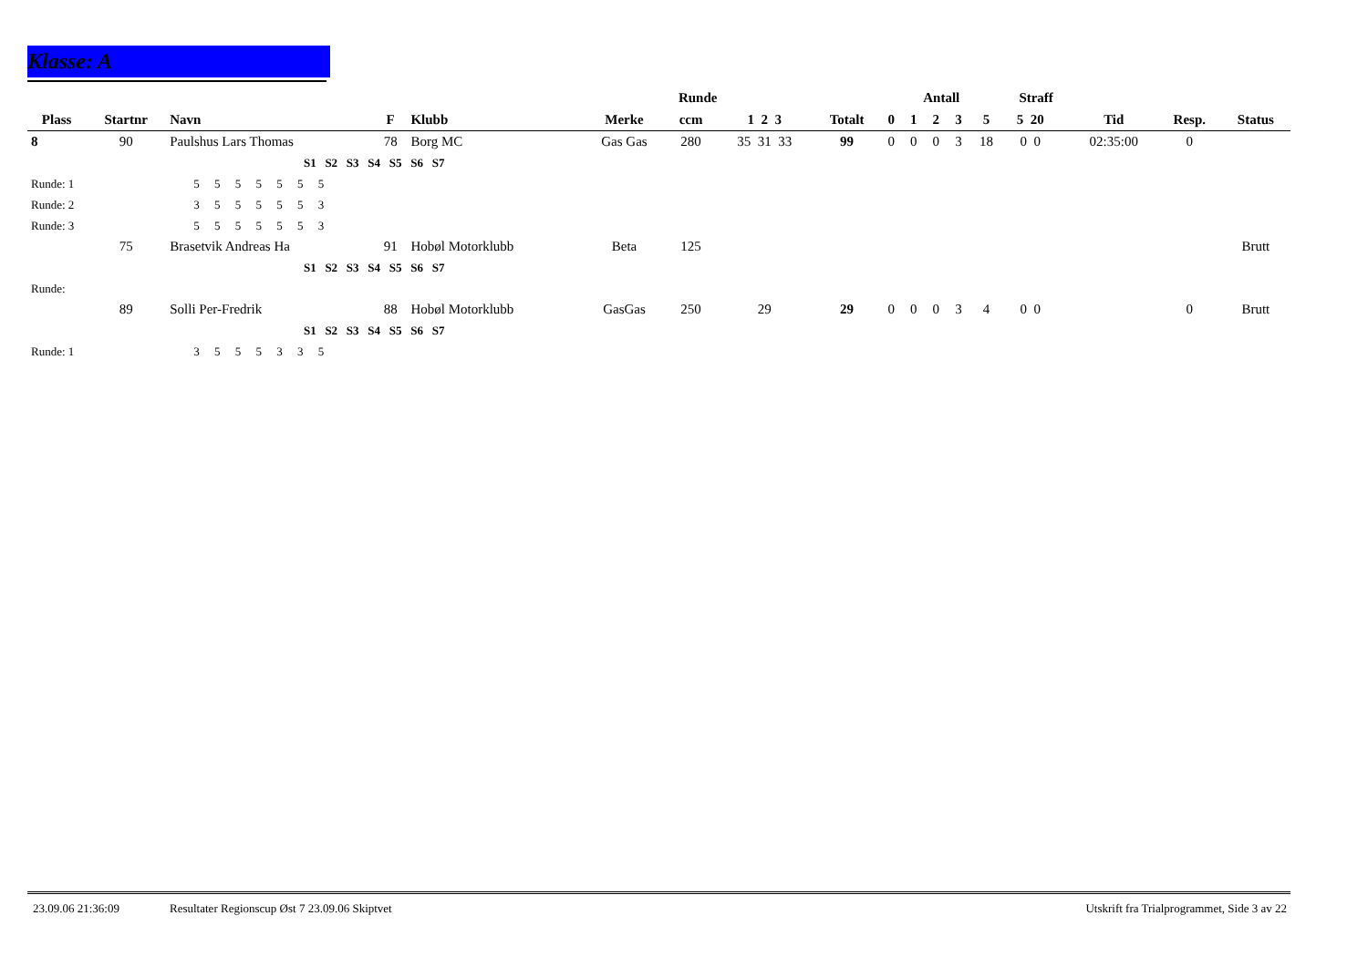Klasse: A
| | | | | | Runde | | | | Antall | | | | | Straff | | | | |
| --- | --- | --- | --- | --- | --- | --- | --- | --- | --- | --- | --- | --- | --- | --- | --- | --- | --- | --- |
| Plass | Startnr | Navn | F | Klubb | Merke | ccm | 1 2 3 | Totalt | 0 | 1 | 2 | 3 | 5 | 5 20 | | Tid | Resp. | Status |
| 8 | 90 | Paulshus Lars Thomas | 78 | Borg MC | Gas Gas | 280 | 35 31 33 | 99 | 0 | 0 | 0 | 3 | 18 | 0 0 | | 02:35:00 | 0 | |
| | | S1 S2 S3 S4 S5 S6 S7 | | | | | | | | | | | | | | | | |
| Runde: 1 | | 5 5 5 5 5 5 5 | | | | | | | | | | | | | | | | |
| Runde: 2 | | 3 5 5 5 5 5 3 | | | | | | | | | | | | | | | | |
| Runde: 3 | | 5 5 5 5 5 5 3 | | | | | | | | | | | | | | | | |
| | 75 | Brasetvik Andreas Ha | 91 | Hobøl Motorklubb | Beta | 125 | | | | | | | | | | | | Brutt |
| | | S1 S2 S3 S4 S5 S6 S7 | | | | | | | | | | | | | | | | |
| Runde: | | | | | | | | | | | | | | | | | | |
| | 89 | Solli Per-Fredrik | 88 | Hobøl Motorklubb | GasGas | 250 | 29 | 29 | 0 | 0 | 0 | 3 | 4 | 0 0 | | | 0 | Brutt |
| | | S1 S2 S3 S4 S5 S6 S7 | | | | | | | | | | | | | | | | |
| Runde: 1 | | 3 5 5 5 3 3 5 | | | | | | | | | | | | | | | | |
23.09.06 21:36:09 Resultater Regionscup Øst 7 23.09.06 Skiptvet Utskrift fra Trialprogrammet, Side 3 av 22